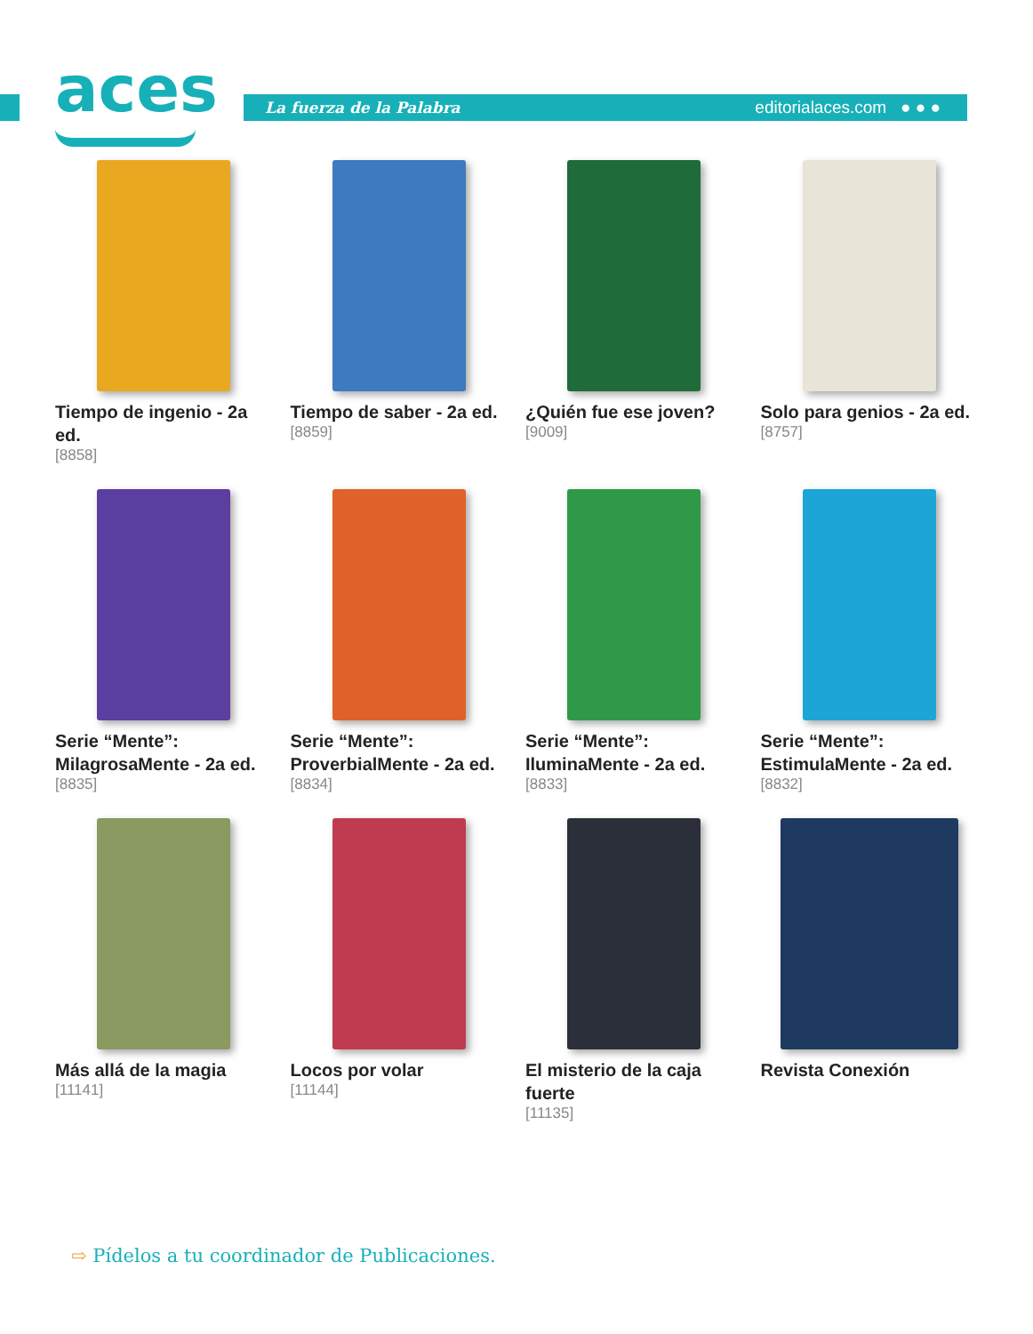aces
La fuerza de la Palabra editorialaces.com ● ● ●
Tiempo de ingenio - 2a ed.
[8858]
Tiempo de saber - 2a ed.
[8859]
¿Quién fue ese joven?
[9009]
Solo para genios - 2a ed.
[8757]
Serie “Mente”: MilagrosaMente - 2a ed.
[8835]
Serie “Mente”: ProverbialMente - 2a ed.
[8834]
Serie “Mente”: IluminaMente - 2a ed.
[8833]
Serie “Mente”: EstimulaMente - 2a ed.
[8832]
Más allá de la magia
[11141]
Locos por volar
[11144]
El misterio de la caja fuerte
[11135]
Revista Conexión
⇨ Pídelos a tu coordinador de Publicaciones.